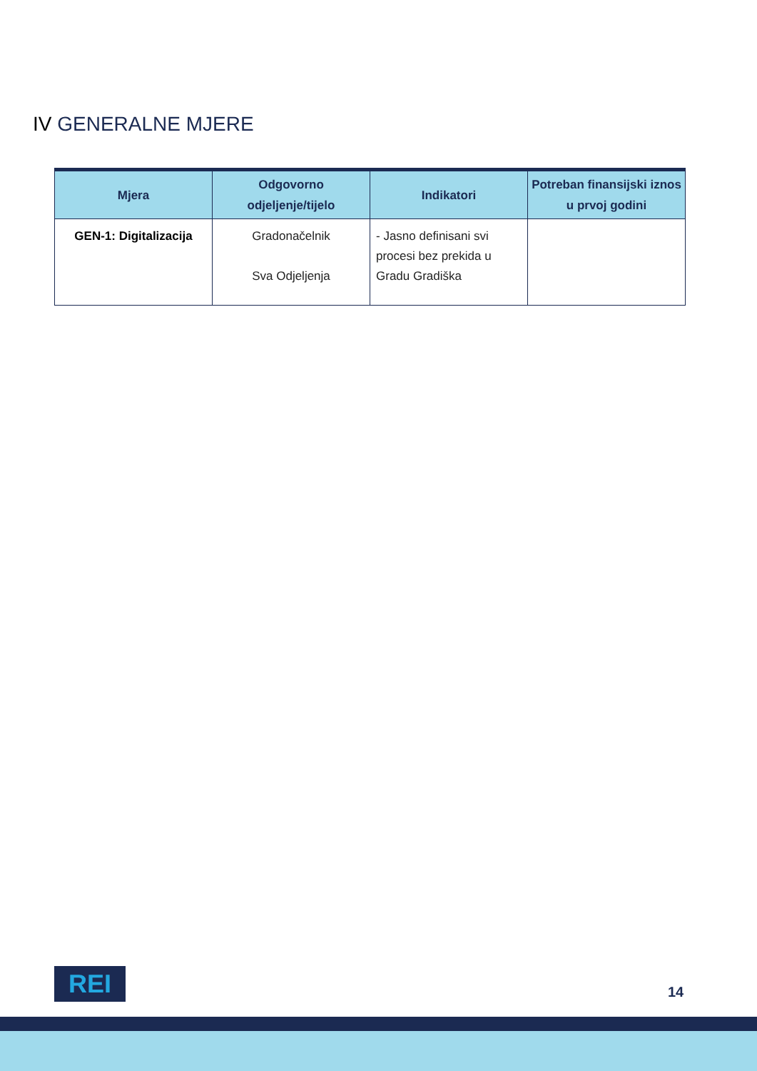IV GENERALNE MJERE
| Mjera | Odgovorno odjeljenje/tijelo | Indikatori | Potreban finansijski iznos u prvoj godini |
| --- | --- | --- | --- |
| GEN-1: Digitalizacija | Gradonačelnik Sva Odjeljenja | - Jasno definisani svi procesi bez prekida u Gradu Gradiška | |
REI 14